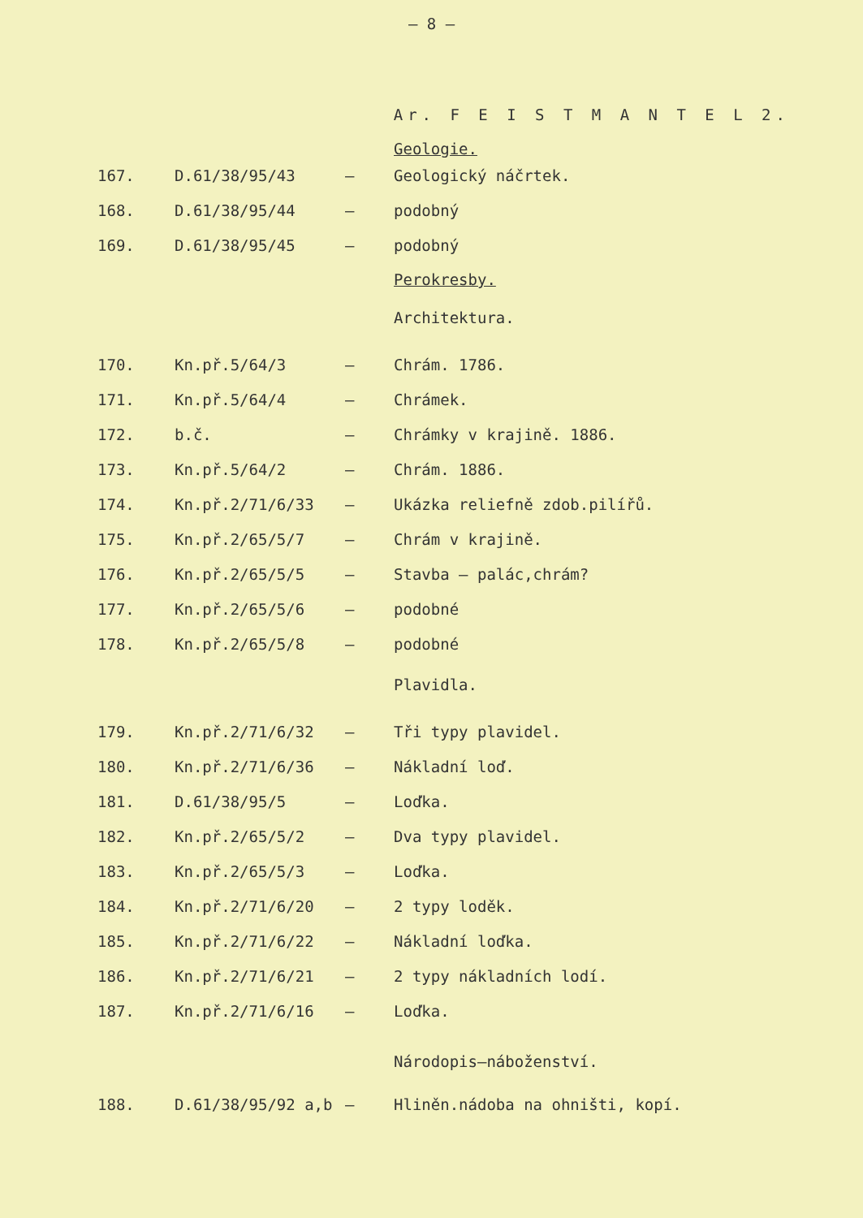– 8 –
Ar. F E I S T M A N T E L 2.
Geologie.
| 167. | D.61/38/95/43 | – | Geologický náčrtek. |
| 168. | D.61/38/95/44 | – | podobný |
| 169. | D.61/38/95/45 | – | podobný |
Perokresby.
Architektura.
| 170. | Kn.př.5/64/3 | – | Chrám. 1786. |
| 171. | Kn.př.5/64/4 | – | Chrámek. |
| 172. | b.č. | – | Chrámky v krajině. 1886. |
| 173. | Kn.př.5/64/2 | – | Chrám. 1886. |
| 174. | Kn.př.2/71/6/33 | – | Ukázka reliefně zdob.pilířů. |
| 175. | Kn.př.2/65/5/7 | – | Chrám v krajině. |
| 176. | Kn.př.2/65/5/5 | – | Stavba – palác,chrám? |
| 177. | Kn.př.2/65/5/6 | – | podobné |
| 178. | Kn.př.2/65/5/8 | – | podobné |
Plavidla.
| 179. | Kn.př.2/71/6/32 | – | Tři typy plavidel. |
| 180. | Kn.př.2/71/6/36 | – | Nákladní loď. |
| 181. | D.61/38/95/5 | – | Loďka. |
| 182. | Kn.př.2/65/5/2 | – | Dva typy plavidel. |
| 183. | Kn.př.2/65/5/3 | – | Loďka. |
| 184. | Kn.př.2/71/6/20 | – | 2 typy loděk. |
| 185. | Kn.př.2/71/6/22 | – | Nákladní loďka. |
| 186. | Kn.př.2/71/6/21 | – | 2 typy nákladních lodí. |
| 187. | Kn.př.2/71/6/16 | – | Loďka. |
Národopis–náboženství.
| 188. | D.61/38/95/92 a,b | – | Hliněn.nádoba na ohništi, kopí. |